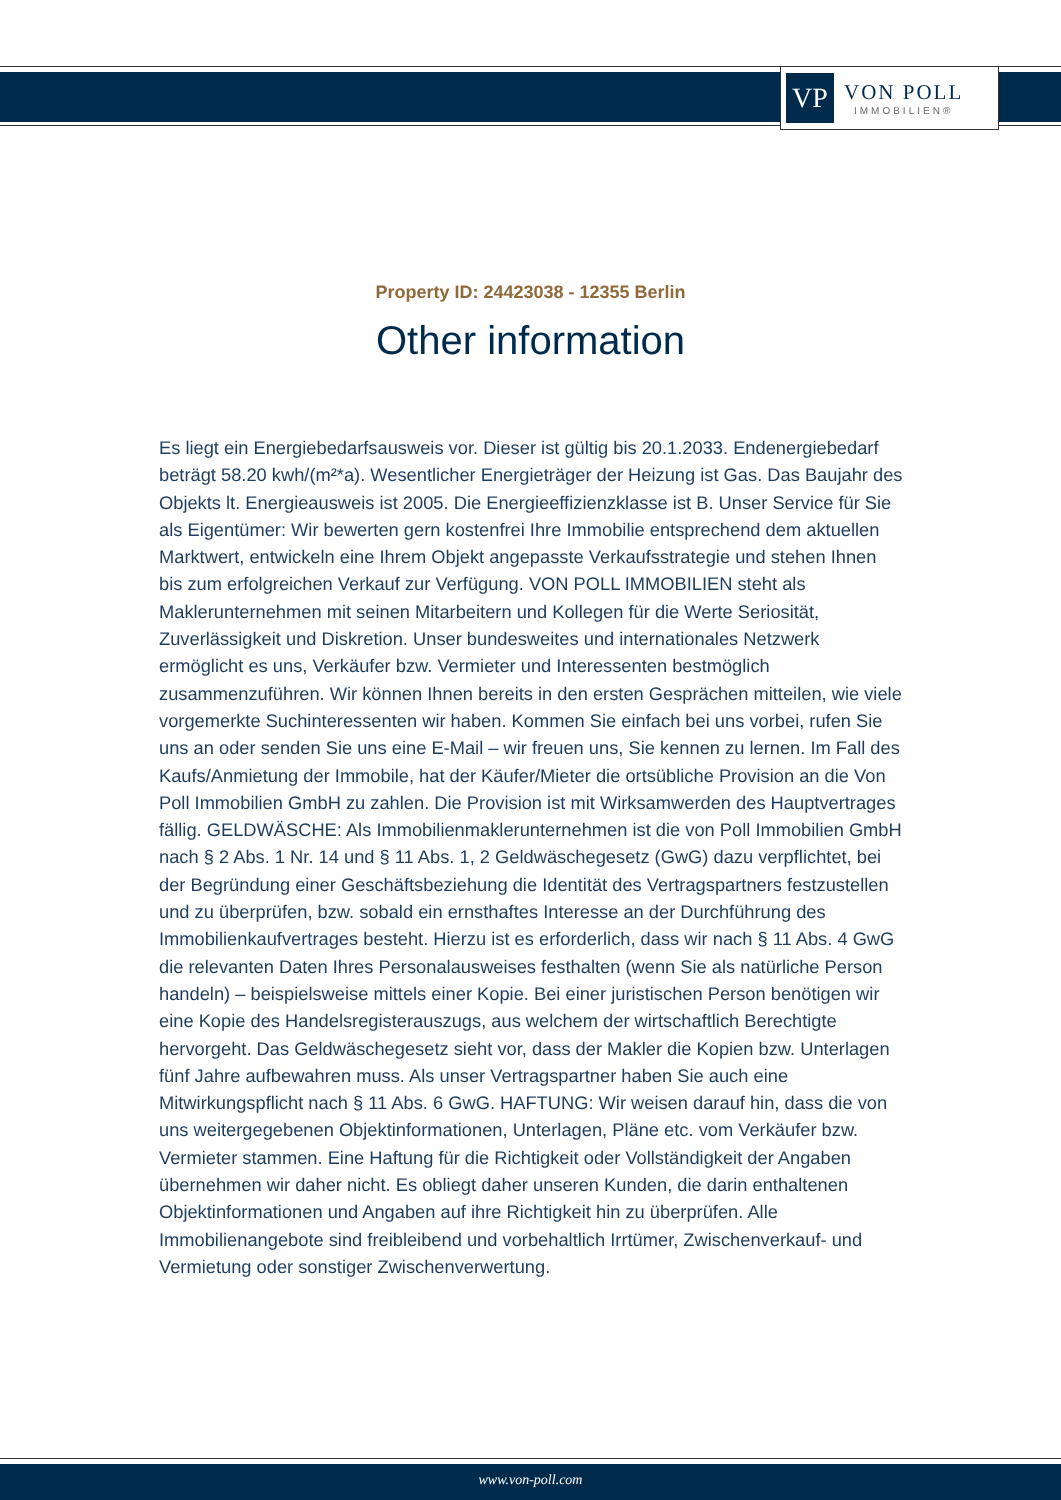VP
VON POLL
IMMOBILIEN®
Property ID: 24423038 - 12355 Berlin
Other information
Es liegt ein Energiebedarfsausweis vor. Dieser ist gültig bis 20.1.2033. Endenergiebedarf beträgt 58.20 kwh/(m²*a). Wesentlicher Energieträger der Heizung ist Gas. Das Baujahr des Objekts lt. Energieausweis ist 2005. Die Energieeffizienzklasse ist B. Unser Service für Sie als Eigentümer: Wir bewerten gern kostenfrei Ihre Immobilie entsprechend dem aktuellen Marktwert, entwickeln eine Ihrem Objekt angepasste Verkaufsstrategie und stehen Ihnen bis zum erfolgreichen Verkauf zur Verfügung. VON POLL IMMOBILIEN steht als Maklerunternehmen mit seinen Mitarbeitern und Kollegen für die Werte Seriosität, Zuverlässigkeit und Diskretion. Unser bundesweites und internationales Netzwerk ermöglicht es uns, Verkäufer bzw. Vermieter und Interessenten bestmöglich zusammenzuführen. Wir können Ihnen bereits in den ersten Gesprächen mitteilen, wie viele vorgemerkte Suchinteressenten wir haben. Kommen Sie einfach bei uns vorbei, rufen Sie uns an oder senden Sie uns eine E-Mail – wir freuen uns, Sie kennen zu lernen. Im Fall des Kaufs/Anmietung der Immobile, hat der Käufer/Mieter die ortsübliche Provision an die Von Poll Immobilien GmbH zu zahlen. Die Provision ist mit Wirksamwerden des Hauptvertrages fällig. GELDWÄSCHE: Als Immobilienmaklerunternehmen ist die von Poll Immobilien GmbH nach § 2 Abs. 1 Nr. 14 und § 11 Abs. 1, 2 Geldwäschegesetz (GwG) dazu verpflichtet, bei der Begründung einer Geschäftsbeziehung die Identität des Vertragspartners festzustellen und zu überprüfen, bzw. sobald ein ernsthaftes Interesse an der Durchführung des Immobilienkaufvertrages besteht. Hierzu ist es erforderlich, dass wir nach § 11 Abs. 4 GwG die relevanten Daten Ihres Personalausweises festhalten (wenn Sie als natürliche Person handeln) – beispielsweise mittels einer Kopie. Bei einer juristischen Person benötigen wir eine Kopie des Handelsregisterauszugs, aus welchem der wirtschaftlich Berechtigte hervorgeht. Das Geldwäschegesetz sieht vor, dass der Makler die Kopien bzw. Unterlagen fünf Jahre aufbewahren muss. Als unser Vertragspartner haben Sie auch eine Mitwirkungspflicht nach § 11 Abs. 6 GwG. HAFTUNG: Wir weisen darauf hin, dass die von uns weitergegebenen Objektinformationen, Unterlagen, Pläne etc. vom Verkäufer bzw. Vermieter stammen. Eine Haftung für die Richtigkeit oder Vollständigkeit der Angaben übernehmen wir daher nicht. Es obliegt daher unseren Kunden, die darin enthaltenen Objektinformationen und Angaben auf ihre Richtigkeit hin zu überprüfen. Alle Immobilienangebote sind freibleibend und vorbehaltlich Irrtümer, Zwischenverkauf- und Vermietung oder sonstiger Zwischenverwertung.
www.von-poll.com